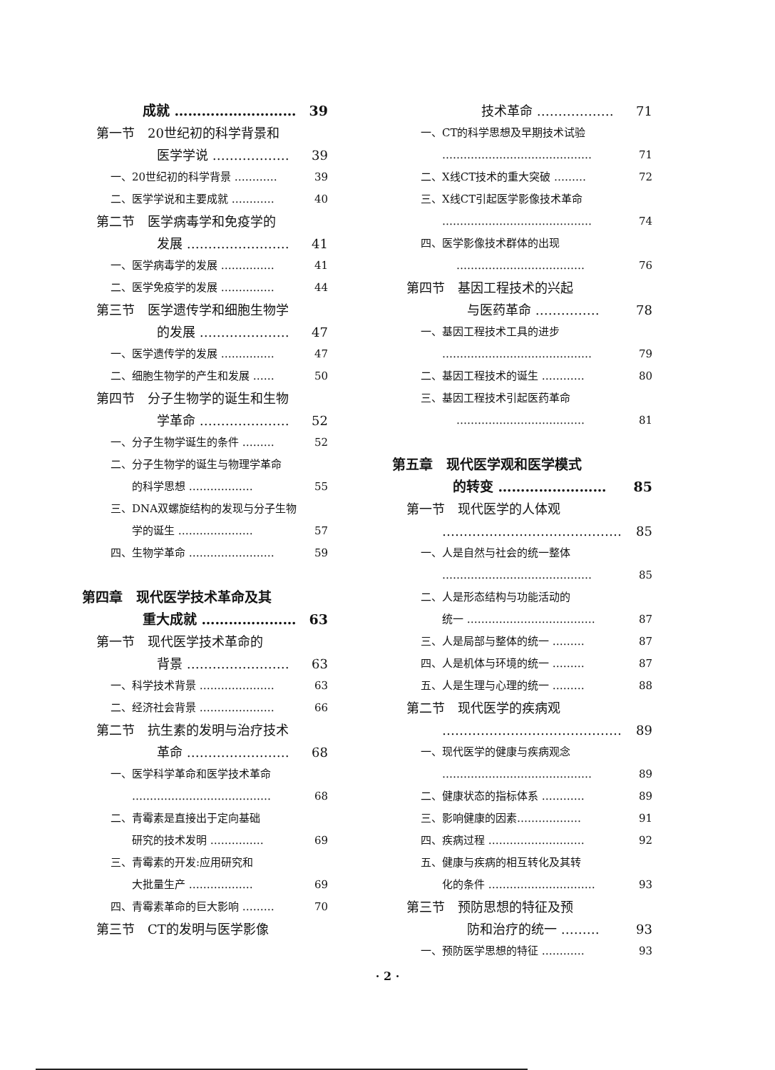成就 ……………………… 39
第一节　20世纪初的科学背景和
医学学说 ……………… 39
一、20世纪初的科学背景 ………… 39
二、医学学说和主要成就 ………… 40
第二节　医学病毒学和免疫学的
发展 …………………… 41
一、医学病毒学的发展 …………… 41
二、医学免疫学的发展 …………… 44
第三节　医学遗传学和细胞生物学
的发展 ………………… 47
一、医学遗传学的发展 …………… 47
二、细胞生物学的产生和发展 …… 50
第四节　分子生物学的诞生和生物
学革命 ………………… 52
一、分子生物学诞生的条件 ……… 52
二、分子生物学的诞生与物理学革命
的科学思想 ……………… 55
三、DNA双螺旋结构的发现与分子生物
学的诞生 ………………… 57
四、生物学革命 …………………… 59
第四章　现代医学技术革命及其
重大成就 ………………… 63
第一节　现代医学技术革命的
背景 …………………… 63
一、科学技术背景 ………………… 63
二、经济社会背景 ………………… 66
第二节　抗生素的发明与治疗技术
革命 …………………… 68
一、医学科学革命和医学技术革命
………………………………… 68
二、青霉素是直接出于定向基础
研究的技术发明 …………… 69
三、青霉素的开发:应用研究和
大批量生产 ……………… 69
四、青霉素革命的巨大影响 ……… 70
第三节　CT的发明与医学影像
技术革命 ……………… 71
一、CT的科学思想及早期技术试验
…………………………………… 71
二、X线CT技术的重大突破 ……… 72
三、X线CT引起医学影像技术革命
…………………………………… 74
四、医学影像技术群体的出现
……………………………… 76
第四节　基因工程技术的兴起
与医药革命 …………… 78
一、基因工程技术工具的进步
…………………………………… 79
二、基因工程技术的诞生 ………… 80
三、基因工程技术引起医药革命
……………………………… 81
第五章　现代医学观和医学模式
的转变 …………………… 85
第一节　现代医学的人体观
…………………………………… 85
一、人是自然与社会的统一整体
…………………………………… 85
二、人是形态结构与功能活动的
统一 ……………………………… 87
三、人是局部与整体的统一 ……… 87
四、人是机体与环境的统一 ……… 87
五、人是生理与心理的统一 ……… 88
第二节　现代医学的疾病观
…………………………………… 89
一、现代医学的健康与疾病观念
…………………………………… 89
二、健康状态的指标体系 ………… 89
三、影响健康的因素……………… 91
四、疾病过程 ……………………… 92
五、健康与疾病的相互转化及其转
化的条件 ………………………… 93
第三节　预防思想的特征及预
防和治疗的统一 ……… 93
一、预防医学思想的特征 ………… 93
· 2 ·